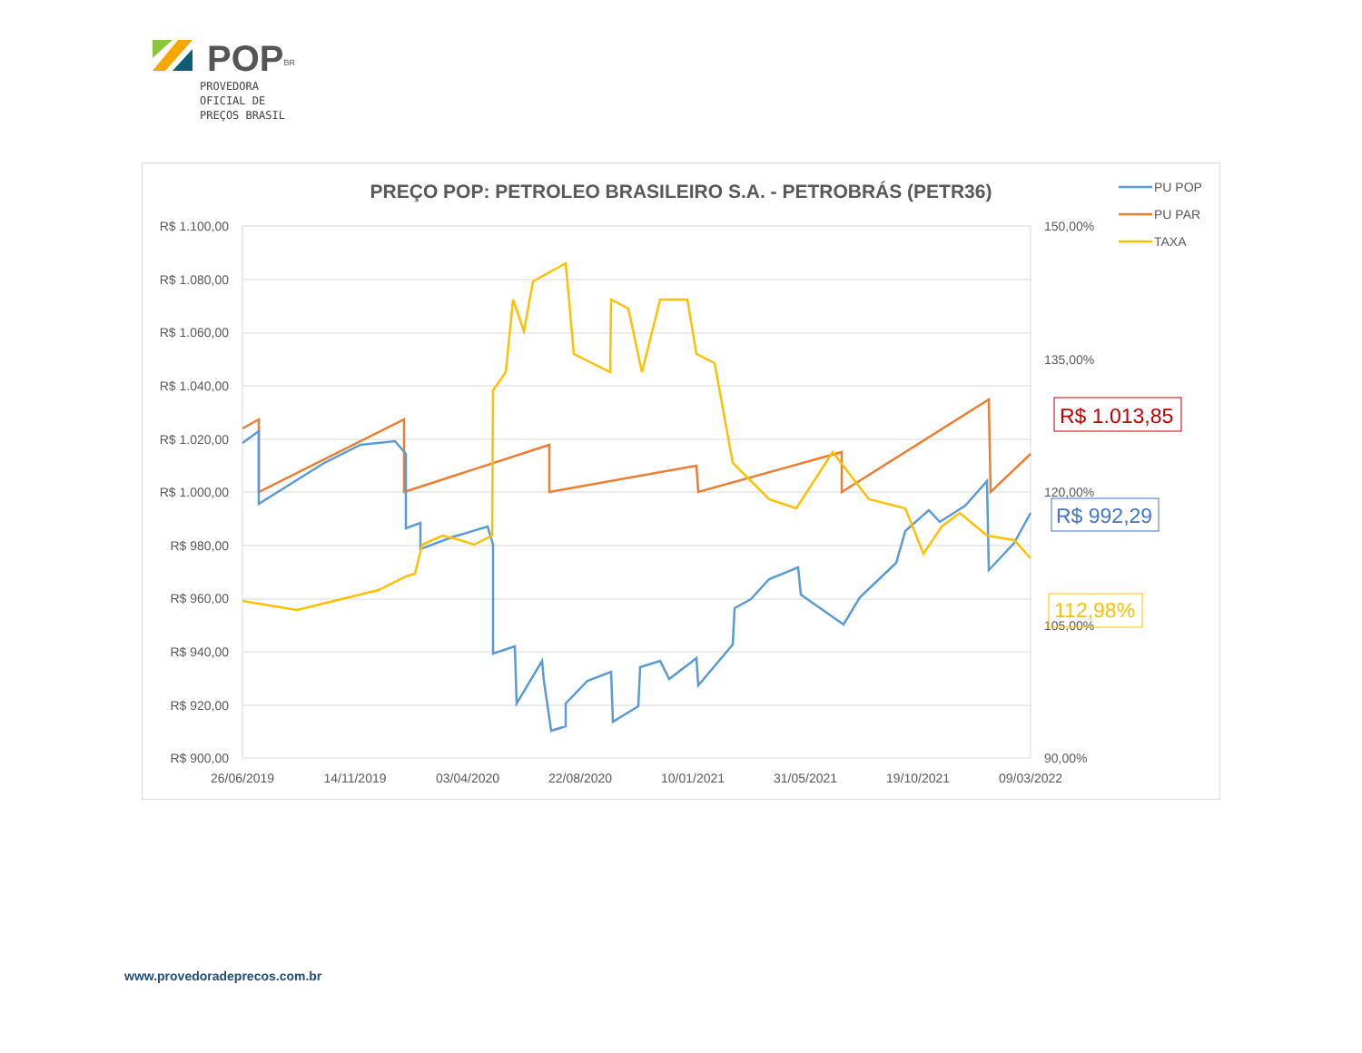POP<sup>BR</sup>
PROVEDORA
OFICIAL DE
PREÇOS BRASIL
PREÇO POP: PETROLEO BRASILEIRO S.A. - PETROBRÁS (PETR36)
R$ 1.100,00
R$ 1.080,00
R$ 1.060,00
R$ 1.040,00
R$ 1.020,00
R$ 1.000,00
R$ 980,00
R$ 960,00
R$ 940,00
R$ 920,00
R$ 900,00
150,00%
135,00%
120,00%
105,00%
90,00%
26/06/2019
14/11/2019
03/04/2020
22/08/2020
10/01/2021
31/05/2021
19/10/2021
09/03/2022
PU POP
PU PAR
TAXA
R$ 1.013,85
R$ 992,29
112,98%
www.provedoradeprecos.com.br